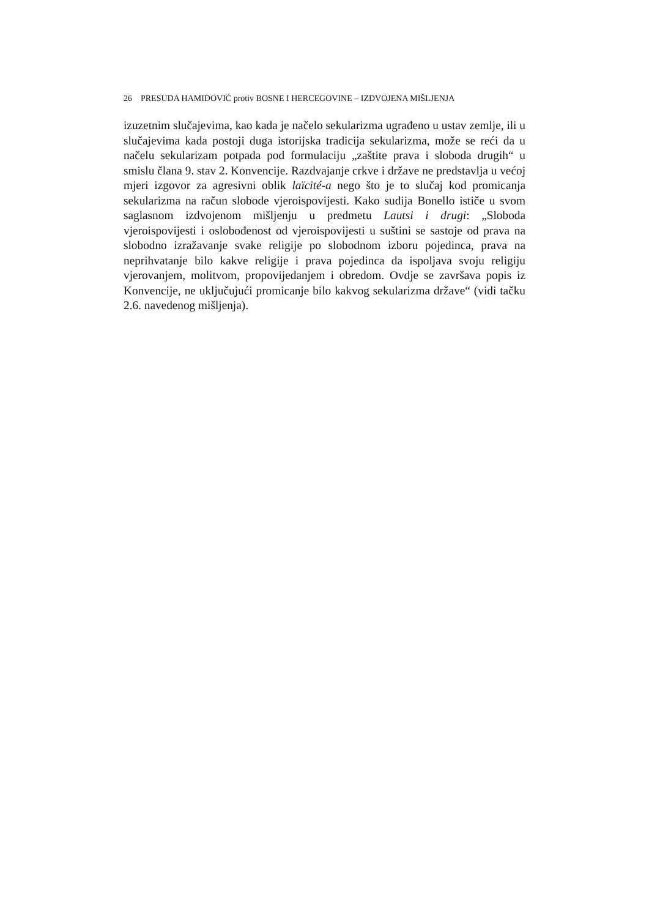26 PRESUDA HAMIDOVIĆ protiv BOSNE I HERCEGOVINE – IZDVOJENA MIŠLJENJA
izuzetnim slučajevima, kao kada je načelo sekularizma ugrađeno u ustav zemlje, ili u slučajevima kada postoji duga istorijska tradicija sekularizma, može se reći da u načelu sekularizam potpada pod formulaciju „zaštite prava i sloboda drugih“ u smislu člana 9. stav 2. Konvencije. Razdvajanje crkve i države ne predstavlja u većoj mjeri izgovor za agresivni oblik laïcité-a nego što je to slučaj kod promicanja sekularizma na račun slobode vjeroispovijesti. Kako sudija Bonello ističe u svom saglasnom izdvojenom mišljenju u predmetu Lautsi i drugi: „Sloboda vjeroispovijesti i oslobođenost od vjeroispovijesti u suštini se sastoje od prava na slobodno izražavanje svake religije po slobodnom izboru pojedinca, prava na neprihvatanje bilo kakve religije i prava pojedinca da ispoljava svoju religiju vjerovanjem, molitvom, propovijedanjem i obredom. Ovdje se završava popis iz Konvencije, ne uključujući promicanje bilo kakvog sekularizma države“ (vidi tačku 2.6. navedenog mišljenja).